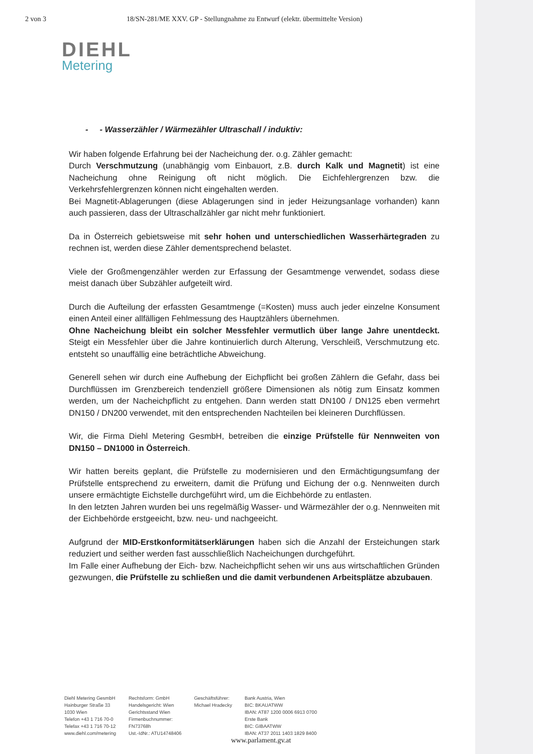2 von 3 18/SN-281/ME XXV. GP - Stellungnahme zu Entwurf (elektr. übermittelte Version)
DIEHL
Metering
- - Wasserzähler / Wärmezähler Ultraschall / induktiv:
Wir haben folgende Erfahrung bei der Nacheichung der. o.g. Zähler gemacht:
Durch Verschmutzung (unabhängig vom Einbauort, z.B. durch Kalk und Magnetit) ist eine Nacheichung ohne Reinigung oft nicht möglich. Die Eichfehlergrenzen bzw. die Verkehrsfehlergrenzen können nicht eingehalten werden.
Bei Magnetit-Ablagerungen (diese Ablagerungen sind in jeder Heizungsanlage vorhanden) kann auch passieren, dass der Ultraschallzähler gar nicht mehr funktioniert.
Da in Österreich gebietsweise mit sehr hohen und unterschiedlichen Wasserhärtegraden zu rechnen ist, werden diese Zähler dementsprechend belastet.
Viele der Großmengenzähler werden zur Erfassung der Gesamtmenge verwendet, sodass diese meist danach über Subzähler aufgeteilt wird.
Durch die Aufteilung der erfassten Gesamtmenge (=Kosten) muss auch jeder einzelne Konsument einen Anteil einer allfälligen Fehlmessung des Hauptzählers übernehmen.
Ohne Nacheichung bleibt ein solcher Messfehler vermutlich über lange Jahre unentdeckt. Steigt ein Messfehler über die Jahre kontinuierlich durch Alterung, Verschleiß, Verschmutzung etc. entsteht so unauffällig eine beträchtliche Abweichung.
Generell sehen wir durch eine Aufhebung der Eichpflicht bei großen Zählern die Gefahr, dass bei Durchflüssen im Grenzbereich tendenziell größere Dimensionen als nötig zum Einsatz kommen werden, um der Nacheichpflicht zu entgehen. Dann werden statt DN100 / DN125 eben vermehrt DN150 / DN200 verwendet, mit den entsprechenden Nachteilen bei kleineren Durchflüssen.
Wir, die Firma Diehl Metering GesmbH, betreiben die einzige Prüfstelle für Nennweiten von DN150 – DN1000 in Österreich.
Wir hatten bereits geplant, die Prüfstelle zu modernisieren und den Ermächtigungsumfang der Prüfstelle entsprechend zu erweitern, damit die Prüfung und Eichung der o.g. Nennweiten durch unsere ermächtigte Eichstelle durchgeführt wird, um die Eichbehörde zu entlasten.
In den letzten Jahren wurden bei uns regelmäßig Wasser- und Wärmezähler der o.g. Nennweiten mit der Eichbehörde erstgeeicht, bzw. neu- und nachgeeicht.
Aufgrund der MID-Erstkonformitätserklärungen haben sich die Anzahl der Ersteichungen stark reduziert und seither werden fast ausschließlich Nacheichungen durchgeführt.
Im Falle einer Aufhebung der Eich- bzw. Nacheichpflicht sehen wir uns aus wirtschaftlichen Gründen gezwungen, die Prüfstelle zu schließen und die damit verbundenen Arbeitsplätze abzubauen.
Diehl Metering GesmbH
Hainburger Straße 33
1030 Wien
Telefon +43 1 716 70-0
Telefax +43 1 716 70-12
www.diehl.com/metering
Rechtsform: GmbH
Handelsgericht: Wien
Gerichtsstand Wien
Firmenbuchnummer:
FN73768h
Ust.-IdNr.: ATU14748406
Geschäftsführer:
Michael Hradecky
Bank Austria, Wien
BIC: BKAUATWW
IBAN: AT87 1200 0006 6913 0700
Erste Bank
BIC: GIBAATWW
IBAN: AT37 2011 1403 1829 8400
www.parlament.gv.at